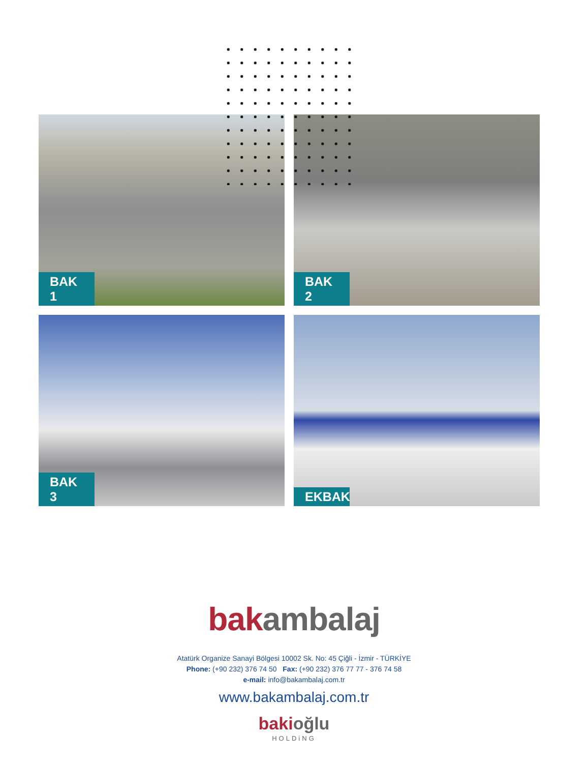BAK 1
BAK 2
BAK 3
EKBAK
bakambalaj
Atatürk Organize Sanayi Bölgesi 10002 Sk. No: 45 Çiğli - İzmir - TÜRKİYE
Phone: (+90 232) 376 74 50 Fax: (+90 232) 376 77 77 - 376 74 58
e-mail: info@bakambalaj.com.tr
www.bakambalaj.com.tr
bakioğlu
HOLDiNG